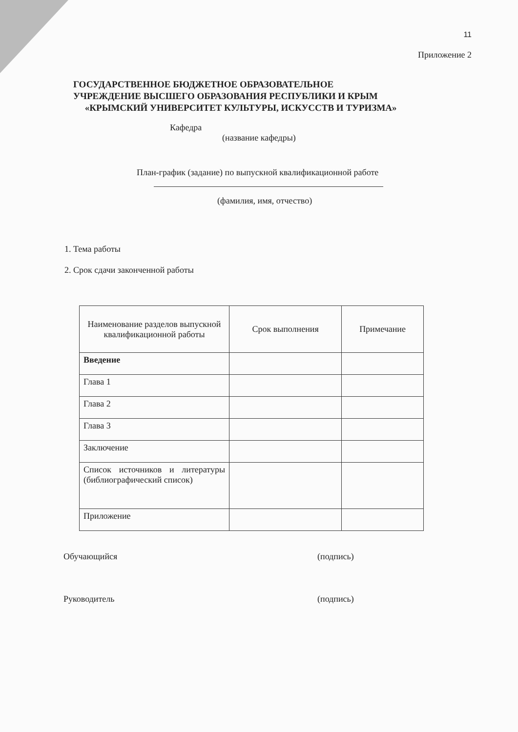11
Приложение 2
ГОСУДАРСТВЕННОЕ БЮДЖЕТНОЕ ОБРАЗОВАТЕЛЬНОЕ
УЧРЕЖДЕНИЕ ВЫСШЕГО ОБРАЗОВАНИЯ РЕСПУБЛИКИ И КРЫМ
«КРЫМСКИЙ УНИВЕРСИТЕТ КУЛЬТУРЫ, ИСКУССТВ И ТУРИЗМА»
Кафедра
(название кафедры)
План-график (задание) по выпускной квалификационной работе
(фамилия, имя, отчество)
1. Тема работы
2. Срок сдачи законченной работы
| Наименование разделов выпускной квалификационной работы | Срок выполнения | Примечание |
| --- | --- | --- |
| Введение | | |
| Глава 1 | | |
| Глава 2 | | |
| Глава 3 | | |
| Заключение | | |
| Список источников и литературы (библиографический список) | | |
| Приложение | | |
Обучающийся (подпись)
Руководитель (подпись)